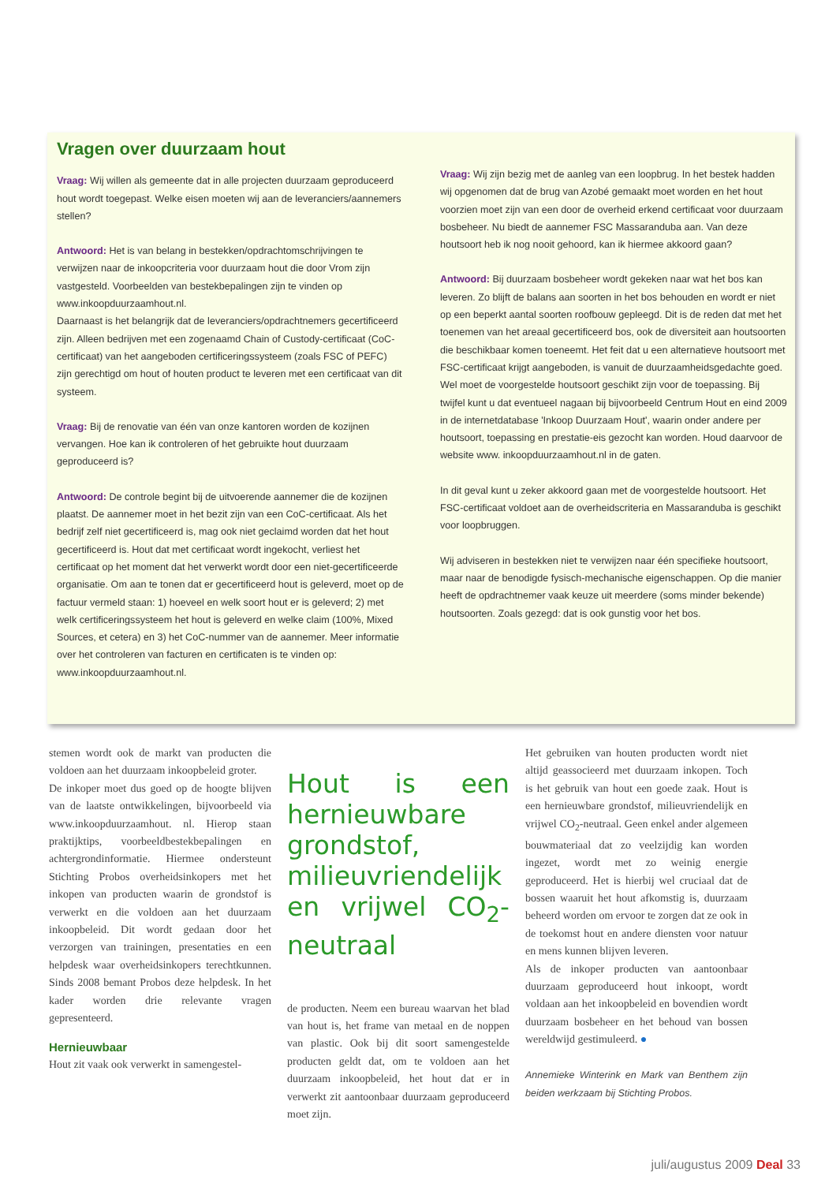Vragen over duurzaam hout
Vraag: Wij willen als gemeente dat in alle projecten duurzaam geproduceerd hout wordt toegepast. Welke eisen moeten wij aan de leveranciers/aannemers stellen?
Antwoord: Het is van belang in bestekken/opdrachtomschrijvingen te verwijzen naar de inkoopcriteria voor duurzaam hout die door Vrom zijn vastgesteld. Voorbeelden van bestekbepalingen zijn te vinden op www.inkoopduurzaamhout.nl.
Daarnaast is het belangrijk dat de leveranciers/opdrachtnemers gecertificeerd zijn. Alleen bedrijven met een zogenaamd Chain of Custody-certificaat (CoC-certificaat) van het aangeboden certificeringssysteem (zoals FSC of PEFC) zijn gerechtigd om hout of houten product te leveren met een certificaat van dit systeem.
Vraag: Bij de renovatie van één van onze kantoren worden de kozijnen vervangen. Hoe kan ik controleren of het gebruikte hout duurzaam geproduceerd is?
Antwoord: De controle begint bij de uitvoerende aannemer die de kozijnen plaatst. De aannemer moet in het bezit zijn van een CoC-certificaat. Als het bedrijf zelf niet gecertificeerd is, mag ook niet geclaimd worden dat het hout gecertificeerd is. Hout dat met certificaat wordt ingekocht, verliest het certificaat op het moment dat het verwerkt wordt door een niet-gecertificeerde organisatie. Om aan te tonen dat er gecertificeerd hout is geleverd, moet op de factuur vermeld staan: 1) hoeveel en welk soort hout er is geleverd; 2) met welk certificeringssysteem het hout is geleverd en welke claim (100%, Mixed Sources, et cetera) en 3) het CoC-nummer van de aannemer. Meer informatie over het controleren van facturen en certificaten is te vinden op: www.inkoopduurzaamhout.nl.
Vraag: Wij zijn bezig met de aanleg van een loopbrug. In het bestek hadden wij opgenomen dat de brug van Azobé gemaakt moet worden en het hout voorzien moet zijn van een door de overheid erkend certificaat voor duurzaam bosbeheer. Nu biedt de aannemer FSC Massaranduba aan. Van deze houtsoort heb ik nog nooit gehoord, kan ik hiermee akkoord gaan?
Antwoord: Bij duurzaam bosbeheer wordt gekeken naar wat het bos kan leveren. Zo blijft de balans aan soorten in het bos behouden en wordt er niet op een beperkt aantal soorten roofbouw gepleegd. Dit is de reden dat met het toenemen van het areaal gecertificeerd bos, ook de diversiteit aan houtsoorten die beschikbaar komen toeneemt. Het feit dat u een alternatieve houtsoort met FSC-certificaat krijgt aangeboden, is vanuit de duurzaamheidsgedachte goed. Wel moet de voorgestelde houtsoort geschikt zijn voor de toepassing. Bij twijfel kunt u dat eventueel nagaan bij bijvoorbeeld Centrum Hout en eind 2009 in de internetdatabase 'Inkoop Duurzaam Hout', waarin onder andere per houtsoort, toepassing en prestatie-eis gezocht kan worden. Houd daarvoor de website www. inkoopduurzaamhout.nl in de gaten.
In dit geval kunt u zeker akkoord gaan met de voorgestelde houtsoort. Het FSC-certificaat voldoet aan de overheidscriteria en Massaranduba is geschikt voor loopbruggen.
Wij adviseren in bestekken niet te verwijzen naar één specifieke houtsoort, maar naar de benodigde fysisch-mechanische eigenschappen. Op die manier heeft de opdrachtnemer vaak keuze uit meerdere (soms minder bekende) houtsoorten. Zoals gezegd: dat is ook gunstig voor het bos.
stemen wordt ook de markt van producten die voldoen aan het duurzaam inkoopbeleid groter.
De inkoper moet dus goed op de hoogte blijven van de laatste ontwikkelingen, bijvoorbeeld via www.inkoopduurzaamhout. nl. Hierop staan praktijktips, voorbeeldbestekbepalingen en achtergrondinformatie. Hiermee ondersteunt Stichting Probos overheidsinkopers met het inkopen van producten waarin de grondstof is verwerkt en die voldoen aan het duurzaam inkoopbeleid. Dit wordt gedaan door het verzorgen van trainingen, presentaties en een helpdesk waar overheidsinkopers terechtkunnen. Sinds 2008 bemant Probos deze helpdesk. In het kader worden drie relevante vragen gepresenteerd.
Hernieuwbaar
Hout zit vaak ook verwerkt in samengestel-
Hout is een hernieuwbare grondstof, milieuvriendelijk en vrijwel CO<sub>2</sub>-neutraal
de producten. Neem een bureau waarvan het blad van hout is, het frame van metaal en de noppen van plastic. Ook bij dit soort samengestelde producten geldt dat, om te voldoen aan het duurzaam inkoopbeleid, het hout dat er in verwerkt zit aantoonbaar duurzaam geproduceerd moet zijn.
Het gebruiken van houten producten wordt niet altijd geassocieerd met duurzaam inkopen. Toch is het gebruik van hout een goede zaak. Hout is een hernieuwbare grondstof, milieuvriendelijk en vrijwel CO<sub>2</sub>-neutraal. Geen enkel ander algemeen bouwmateriaal dat zo veelzijdig kan worden ingezet, wordt met zo weinig energie geproduceerd. Het is hierbij wel cruciaal dat de bossen waaruit het hout afkomstig is, duurzaam beheerd worden om ervoor te zorgen dat ze ook in de toekomst hout en andere diensten voor natuur en mens kunnen blijven leveren.
Als de inkoper producten van aantoonbaar duurzaam geproduceerd hout inkoopt, wordt voldaan aan het inkoopbeleid en bovendien wordt duurzaam bosbeheer en het behoud van bossen wereldwijd gestimuleerd. ●
Annemieke Winterink en Mark van Benthem zijn beiden werkzaam bij Stichting Probos.
juli/augustus 2009 Deal 33